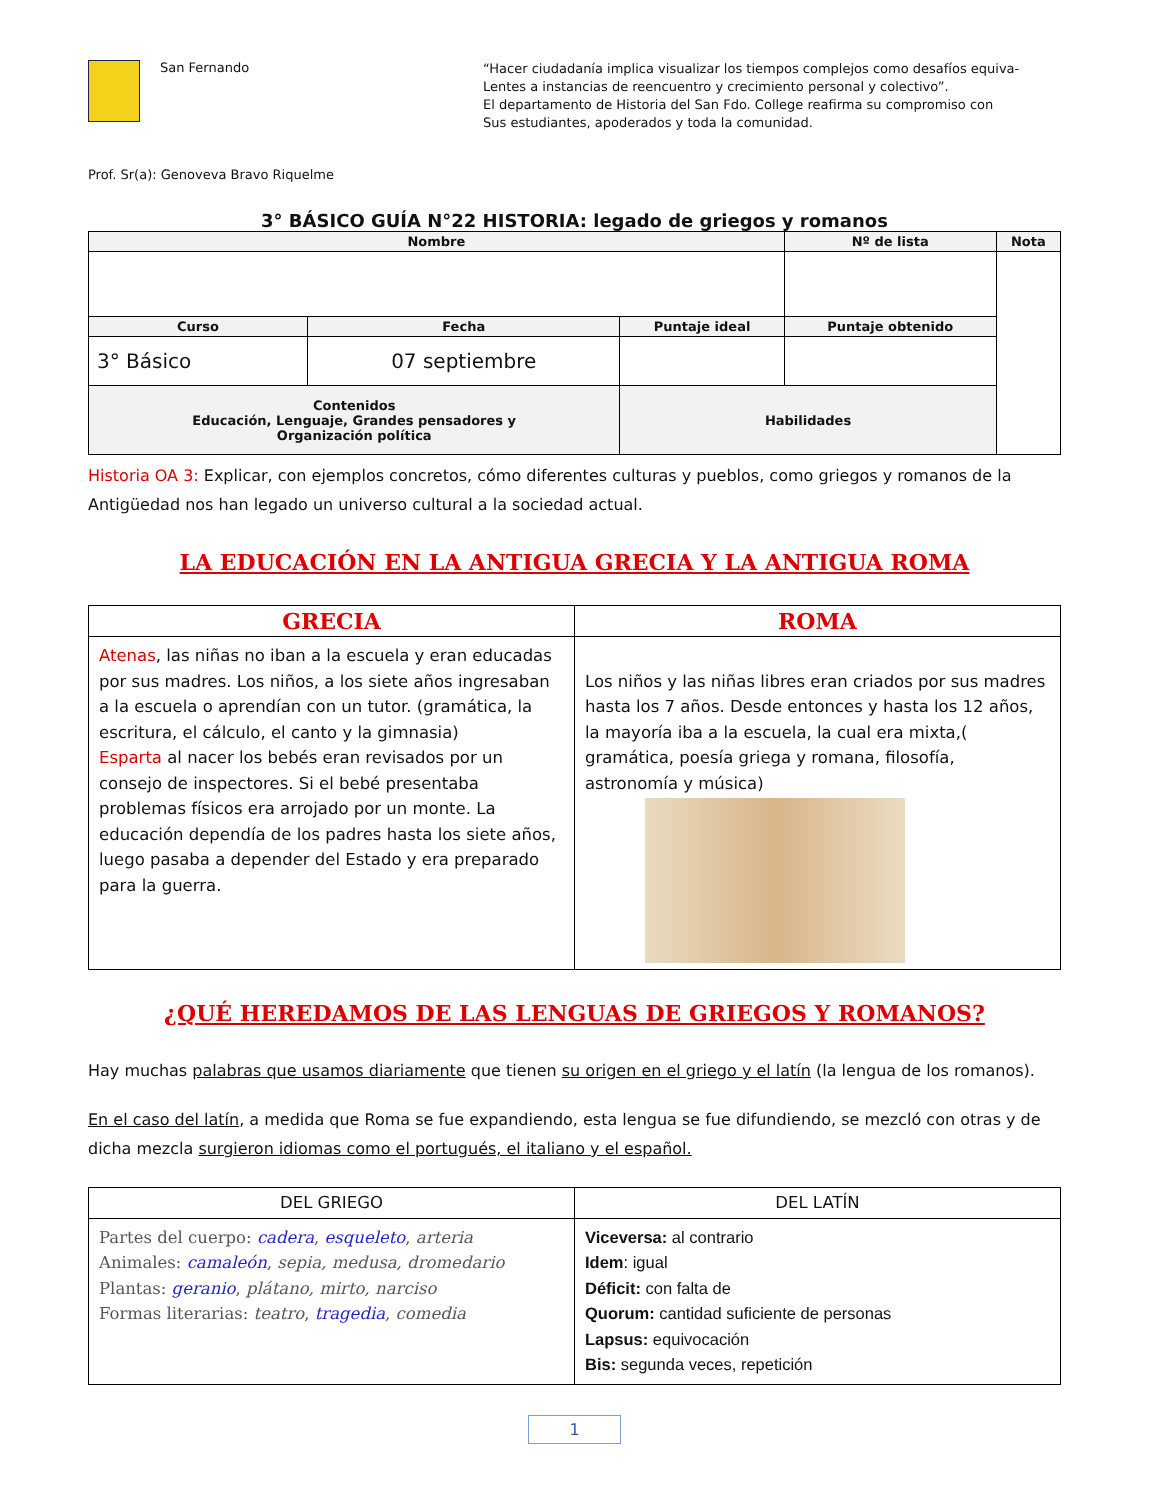San Fernando
Prof. Sr(a): Genoveva Bravo Riquelme
“Hacer ciudadanía implica visualizar los tiempos complejos como desafíos equiva-
Lentes a instancias de reencuentro y crecimiento personal y colectivo”.
El departamento de Historia del San Fdo. College reafirma su compromiso con
Sus estudiantes, apoderados y toda la comunidad.
3° BÁSICO GUÍA N°22 HISTORIA: legado de griegos y romanos
| Nombre | | | Nº de lista | Nota |
| --- | --- | --- | --- | --- |
| Curso | Fecha | Puntaje ideal | Puntaje obtenido | |
| 3° Básico | 07 septiembre | | | |
| Contenidos Educación, Lenguaje, Grandes pensadores y Organización política | | Habilidades | | |
Historia OA 3: Explicar, con ejemplos concretos, cómo diferentes culturas y pueblos, como griegos y romanos de la Antigüedad nos han legado un universo cultural a la sociedad actual.
LA EDUCACIÓN EN LA ANTIGUA GRECIA Y LA ANTIGUA ROMA
| GRECIA | ROMA |
| --- | --- |
| Atenas , las niñas no iban a la escuela y eran educadas por sus madres. Los niños, a los siete años ingresaban a la escuela o aprendían con un tutor. (gramática, la escritura, el cálculo, el canto y la gimnasia) Esparta al nacer los bebés eran revisados por un consejo de inspectores. Si el bebé presentaba problemas físicos era arrojado por un monte. La educación dependía de los padres hasta los siete años, luego pasaba a depender del Estado y era preparado para la guerra. | Los niños y las niñas libres eran criados por sus madres hasta los 7 años. Desde entonces y hasta los 12 años, la mayoría iba a la escuela, la cual era mixta,( gramática, poesía griega y romana, filosofía, astronomía y música) |
¿QUÉ HEREDAMOS DE LAS LENGUAS DE GRIEGOS Y ROMANOS?
Hay muchas palabras que usamos diariamente que tienen su origen en el griego y el latín (la lengua de los romanos).
En el caso del latín, a medida que Roma se fue expandiendo, esta lengua se fue difundiendo, se mezcló con otras y de dicha mezcla surgieron idiomas como el portugués, el italiano y el español.
| DEL GRIEGO | DEL LATÍN |
| Partes del cuerpo: cadera , esqueleto , arteria Animales: camaleón , sepia, medusa, dromedario Plantas: geranio , plátano, mirto, narciso Formas literarias: teatro , tragedia , comedia | Viceversa: al contrario Idem : igual Déficit: con falta de Quorum: cantidad suficiente de personas Lapsus: equivocación Bis: segunda veces, repetición |
1